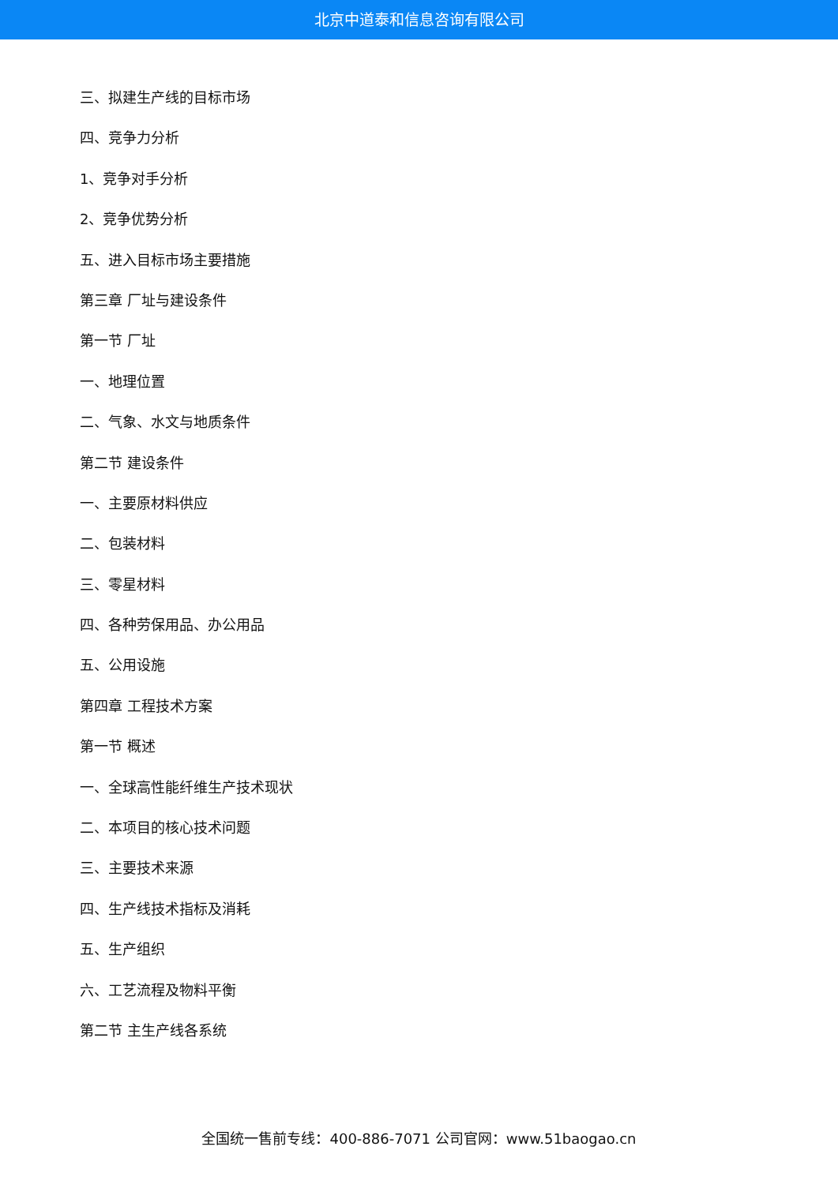北京中道泰和信息咨询有限公司
三、拟建生产线的目标市场
四、竞争力分析
1、竞争对手分析
2、竞争优势分析
五、进入目标市场主要措施
第三章 厂址与建设条件
第一节 厂址
一、地理位置
二、气象、水文与地质条件
第二节 建设条件
一、主要原材料供应
二、包装材料
三、零星材料
四、各种劳保用品、办公用品
五、公用设施
第四章 工程技术方案
第一节 概述
一、全球高性能纤维生产技术现状
二、本项目的核心技术问题
三、主要技术来源
四、生产线技术指标及消耗
五、生产组织
六、工艺流程及物料平衡
第二节 主生产线各系统
全国统一售前专线：400-886-7071 公司官网：www.51baogao.cn